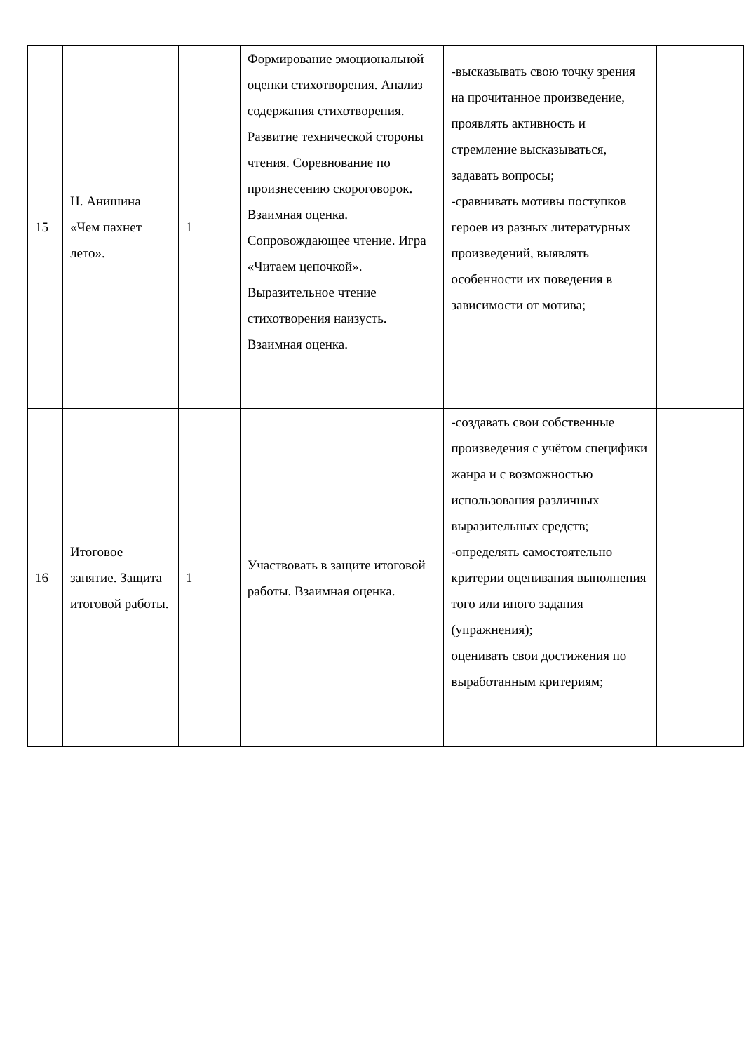| 15 | Н. Анишина «Чем пахнет лето». | 1 | Формирование эмоциональной оценки стихотворения. Анализ содержания стихотворения. Развитие технической стороны чтения. Соревнование по произнесению скороговорок. Взаимная оценка. Сопровождающее чтение. Игра «Читаем цепочкой». Выразительное чтение стихотворения наизусть. Взаимная оценка. | -высказывать свою точку зрения на прочитанное произведение, проявлять активность и стремление высказываться, задавать вопросы; -сравнивать мотивы поступков героев из разных литературных произведений, выявлять особенности их поведения в зависимости от мотива; | |
| 16 | Итоговое занятие. Защита итоговой работы. | 1 | Участвовать в защите итоговой работы. Взаимная оценка. | -создавать свои собственные произведения с учётом специфики жанра и с возможностью использования различных выразительных средств; -определять самостоятельно критерии оценивания выполнения того или иного задания (упражнения); оценивать свои достижения по выработанным критериям; | |